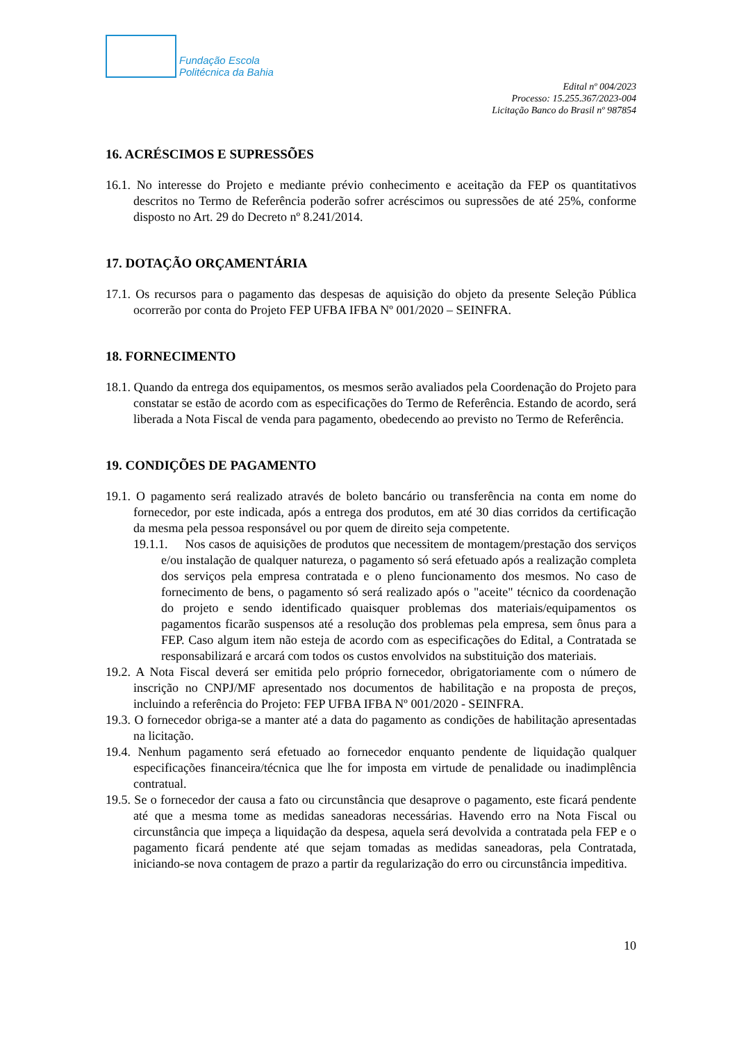Fundação Escola
Politécnica da Bahia
Edital nº 004/2023
Processo: 15.255.367/2023-004
Licitação Banco do Brasil nº 987854
16. ACRÉSCIMOS E SUPRESSÕES
16.1. No interesse do Projeto e mediante prévio conhecimento e aceitação da FEP os quantitativos descritos no Termo de Referência poderão sofrer acréscimos ou supressões de até 25%, conforme disposto no Art. 29 do Decreto nº 8.241/2014.
17. DOTAÇÃO ORÇAMENTÁRIA
17.1. Os recursos para o pagamento das despesas de aquisição do objeto da presente Seleção Pública ocorrerão por conta do Projeto FEP UFBA IFBA Nº 001/2020 – SEINFRA.
18. FORNECIMENTO
18.1. Quando da entrega dos equipamentos, os mesmos serão avaliados pela Coordenação do Projeto para constatar se estão de acordo com as especificações do Termo de Referência. Estando de acordo, será liberada a Nota Fiscal de venda para pagamento, obedecendo ao previsto no Termo de Referência.
19. CONDIÇÕES DE PAGAMENTO
19.1. O pagamento será realizado através de boleto bancário ou transferência na conta em nome do fornecedor, por este indicada, após a entrega dos produtos, em até 30 dias corridos da certificação da mesma pela pessoa responsável ou por quem de direito seja competente.
19.1.1. Nos casos de aquisições de produtos que necessitem de montagem/prestação dos serviços e/ou instalação de qualquer natureza, o pagamento só será efetuado após a realização completa dos serviços pela empresa contratada e o pleno funcionamento dos mesmos. No caso de fornecimento de bens, o pagamento só será realizado após o "aceite" técnico da coordenação do projeto e sendo identificado quaisquer problemas dos materiais/equipamentos os pagamentos ficarão suspensos até a resolução dos problemas pela empresa, sem ônus para a FEP. Caso algum item não esteja de acordo com as especificações do Edital, a Contratada se responsabilizará e arcará com todos os custos envolvidos na substituição dos materiais.
19.2. A Nota Fiscal deverá ser emitida pelo próprio fornecedor, obrigatoriamente com o número de inscrição no CNPJ/MF apresentado nos documentos de habilitação e na proposta de preços, incluindo a referência do Projeto: FEP UFBA IFBA Nº 001/2020 - SEINFRA.
19.3. O fornecedor obriga-se a manter até a data do pagamento as condições de habilitação apresentadas na licitação.
19.4. Nenhum pagamento será efetuado ao fornecedor enquanto pendente de liquidação qualquer especificações financeira/técnica que lhe for imposta em virtude de penalidade ou inadimplência contratual.
19.5. Se o fornecedor der causa a fato ou circunstância que desaprove o pagamento, este ficará pendente até que a mesma tome as medidas saneadoras necessárias. Havendo erro na Nota Fiscal ou circunstância que impeça a liquidação da despesa, aquela será devolvida a contratada pela FEP e o pagamento ficará pendente até que sejam tomadas as medidas saneadoras, pela Contratada, iniciando-se nova contagem de prazo a partir da regularização do erro ou circunstância impeditiva.
10